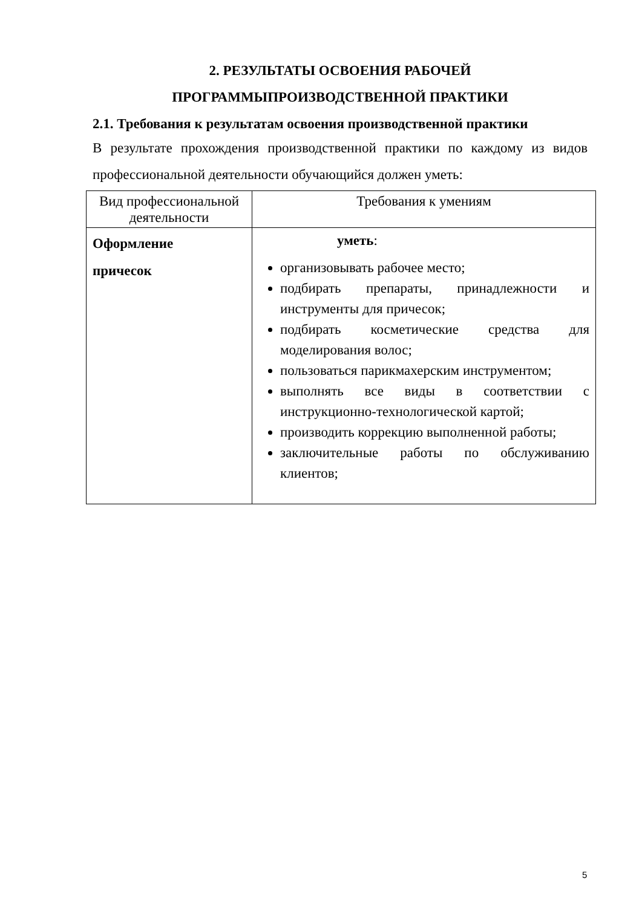2. РЕЗУЛЬТАТЫ ОСВОЕНИЯ РАБОЧЕЙ
ПРОГРАММЫПРОИЗВОДСТВЕННОЙ ПРАКТИКИ
2.1. Требования к результатам освоения производственной практики
В результате прохождения производственной практики по каждому из видов профессиональной деятельности обучающийся должен уметь:
| Вид профессиональной деятельности | Требования к умениям |
| --- | --- |
| Оформление причесок | уметь : организовывать рабочее место; подбирать препараты, принадлежности и инструменты для причесок; подбирать косметические средства для моделирования волос; пользоваться парикмахерским инструментом; выполнять все виды в соответствии с инструкционно-технологической картой; производить коррекцию выполненной работы; заключительные работы по обслуживанию клиентов; |
5